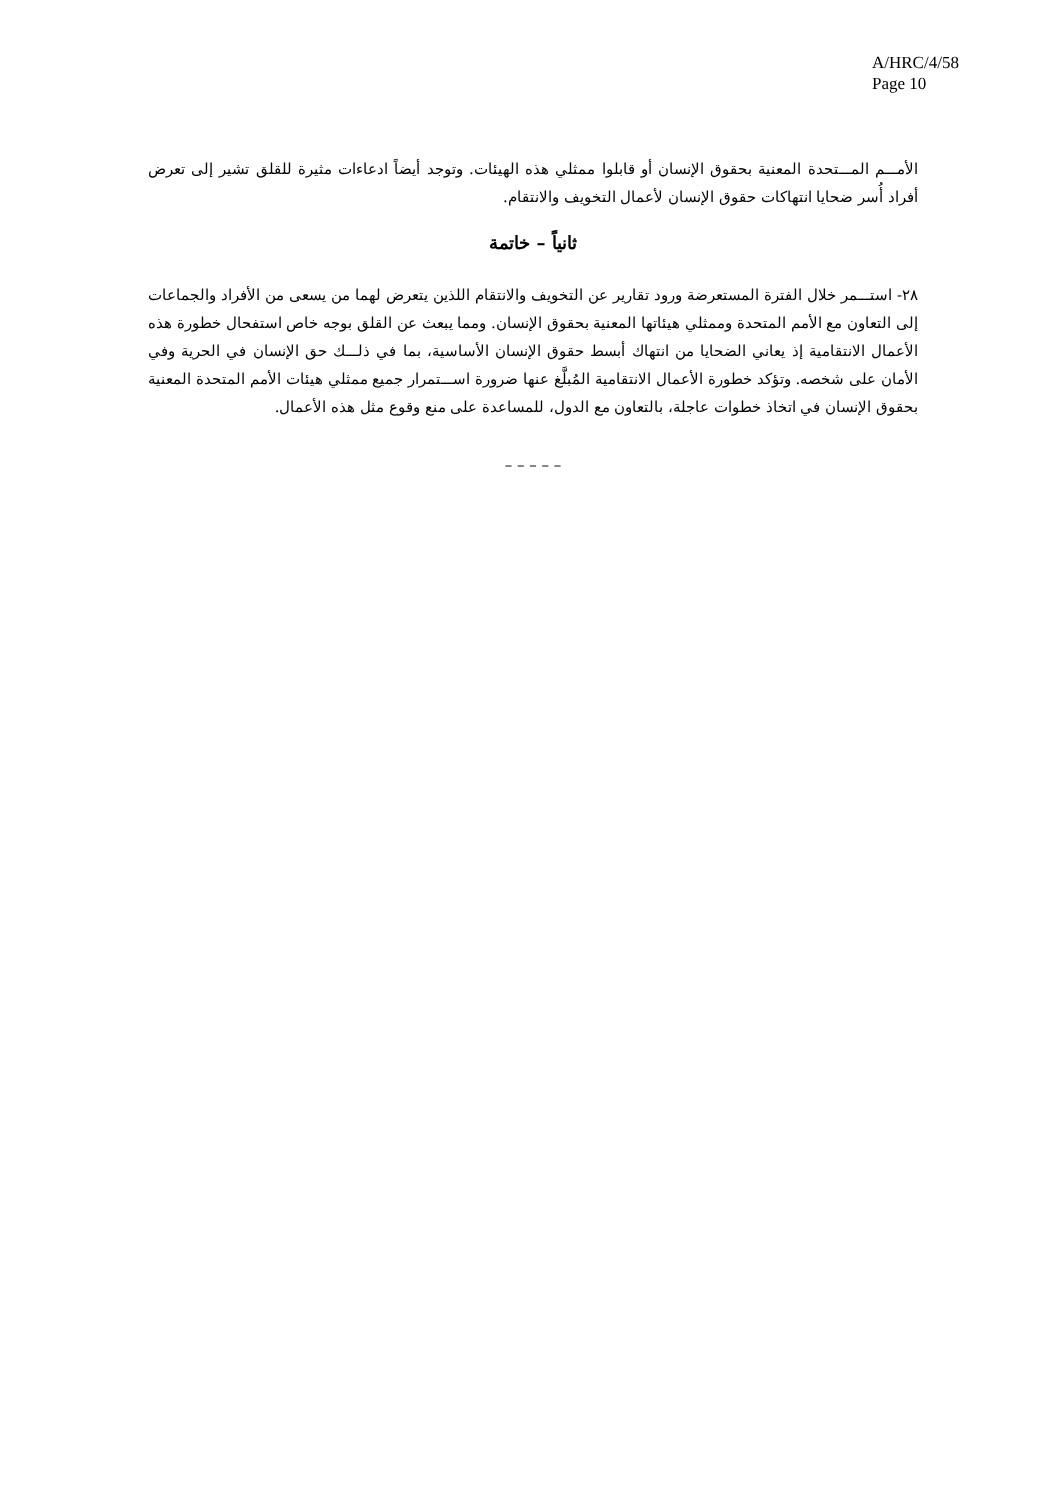A/HRC/4/58
Page 10
الأمـــم المـــتحدة المعنية بحقوق الإنسان أو قابلوا ممثلي هذه الهيئات. وتوجد أيضاً ادعاءات مثيرة للقلق تشير إلى تعرض أفراد أُسر ضحايا انتهاكات حقوق الإنسان لأعمال التخويف والانتقام.
ثانياً – خاتمة
٢٨- استـــمر خلال الفترة المستعرضة ورود تقارير عن التخويف والانتقام اللذين يتعرض لهما من يسعى من الأفراد والجماعات إلى التعاون مع الأمم المتحدة وممثلي هيئاتها المعنية بحقوق الإنسان. ومما يبعث عن القلق بوجه خاص استفحال خطورة هذه الأعمال الانتقامية إذ يعاني الضحايا من انتهاك أبسط حقوق الإنسان الأساسية، بما في ذلـــك حق الإنسان في الحرية وفي الأمان على شخصه. وتؤكد خطورة الأعمال الانتقامية المُبلَّغ عنها ضرورة اســـتمرار جميع ممثلي هيئات الأمم المتحدة المعنية بحقوق الإنسان في اتخاذ خطوات عاجلة، بالتعاون مع الدول، للمساعدة على منع وقوع مثل هذه الأعمال.
– – – – –